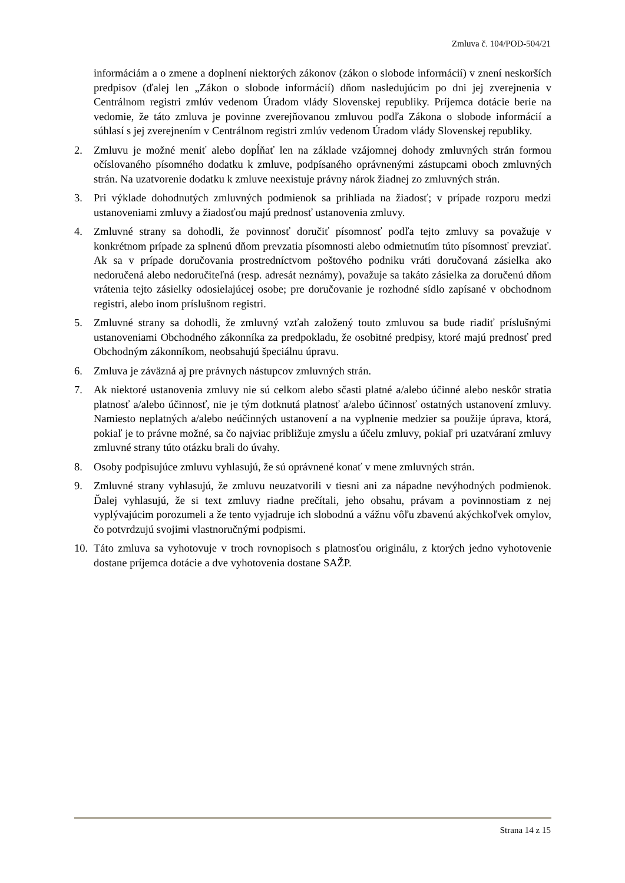Zmluva č. 104/POD-504/21
informáciám a o zmene a doplnení niektorých zákonov (zákon o slobode informácií) v znení neskorších predpisov (ďalej len „Zákon o slobode informácií) dňom nasledujúcim po dni jej zverejnenia v Centrálnom registri zmlúv vedenom Úradom vlády Slovenskej republiky. Príjemca dotácie berie na vedomie, že táto zmluva je povinne zverejňovanou zmluvou podľa Zákona o slobode informácií a súhlasí s jej zverejnením v Centrálnom registri zmlúv vedenom Úradom vlády Slovenskej republiky.
2. Zmluvu je možné meniť alebo dopĺňať len na základe vzájomnej dohody zmluvných strán formou očíslovaného písomného dodatku k zmluve, podpísaného oprávnenými zástupcami oboch zmluvných strán. Na uzatvorenie dodatku k zmluve neexistuje právny nárok žiadnej zo zmluvných strán.
3. Pri výklade dohodnutých zmluvných podmienok sa prihliada na žiadosť; v prípade rozporu medzi ustanoveniami zmluvy a žiadosťou majú prednosť ustanovenia zmluvy.
4. Zmluvné strany sa dohodli, že povinnosť doručiť písomnosť podľa tejto zmluvy sa považuje v konkrétnom prípade za splnenú dňom prevzatia písomnosti alebo odmietnutím túto písomnosť prevziať. Ak sa v prípade doručovania prostredníctvom poštového podniku vráti doručovaná zásielka ako nedoručená alebo nedoručiteľná (resp. adresát neznámy), považuje sa takáto zásielka za doručenú dňom vrátenia tejto zásielky odosielajúcej osobe; pre doručovanie je rozhodné sídlo zapísané v obchodnom registri, alebo inom príslušnom registri.
5. Zmluvné strany sa dohodli, že zmluvný vzťah založený touto zmluvou sa bude riadiť príslušnými ustanoveniami Obchodného zákonníka za predpokladu, že osobitné predpisy, ktoré majú prednosť pred Obchodným zákonníkom, neobsahujú špeciálnu úpravu.
6. Zmluva je záväzná aj pre právnych nástupcov zmluvných strán.
7. Ak niektoré ustanovenia zmluvy nie sú celkom alebo sčasti platné a/alebo účinné alebo neskôr stratia platnosť a/alebo účinnosť, nie je tým dotknutá platnosť a/alebo účinnosť ostatných ustanovení zmluvy. Namiesto neplatných a/alebo neúčinných ustanovení a na vyplnenie medzier sa použije úprava, ktorá, pokiaľ je to právne možné, sa čo najviac približuje zmyslu a účelu zmluvy, pokiaľ pri uzatváraní zmluvy zmluvné strany túto otázku brali do úvahy.
8. Osoby podpisujúce zmluvu vyhlasujú, že sú oprávnené konať v mene zmluvných strán.
9. Zmluvné strany vyhlasujú, že zmluvu neuzatvorili v tiesni ani za nápadne nevýhodných podmienok. Ďalej vyhlasujú, že si text zmluvy riadne prečítali, jeho obsahu, právam a povinnostiam z nej vyplývajúcim porozumeli a že tento vyjadruje ich slobodnú a vážnu vôľu zbavenú akýchkoľvek omylov, čo potvrdzujú svojimi vlastnoručnými podpismi.
10.
Táto zmluva sa vyhotovuje v troch rovnopisoch s platnosťou originálu, z ktorých jedno vyhotovenie dostane príjemca dotácie a dve vyhotovenia dostane SAŽP.
Strana 14 z 15